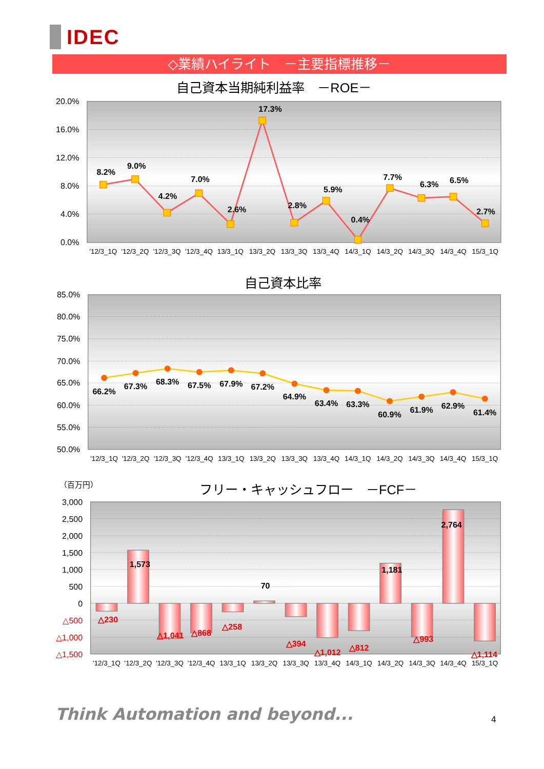IDEC
◇業績ハイライト　－主要指標推移－
自己資本当期純利益率　－ROE－
20.0%
16.0%
12.0%
8.0%
4.0%
0.0%
8.2%
9.0%
4.2%
7.0%
2.6%
17.3%
2.8%
5.9%
0.4%
7.7%
6.3%
6.5%
2.7%
'12/3_1Q
'12/3_2Q
'12/3_3Q
'12/3_4Q
13/3_1Q
13/3_2Q
13/3_3Q
13/3_4Q
14/3_1Q
14/3_2Q
14/3_3Q
14/3_4Q
15/3_1Q
自己資本比率
85.0%
80.0%
75.0%
70.0%
65.0%
60.0%
55.0%
50.0%
66.2%
67.3%
68.3%
67.5%
67.9%
67.2%
64.9%
63.4%
63.3%
60.9%
61.9%
62.9%
61.4%
'12/3_1Q
'12/3_2Q
'12/3_3Q
'12/3_4Q
13/3_1Q
13/3_2Q
13/3_3Q
13/3_4Q
14/3_1Q
14/3_2Q
14/3_3Q
14/3_4Q
15/3_1Q
（百万円）
フリー・キャッシュフロー　－FCF－
3,000
2,500
2,000
1,500
1,000
500
0
△500
△1,000
△1,500
△230
1,573
△1,041
△868
△258
70
△394
△1,012
△812
1,181
△993
2,764
△1,114
'12/3_1Q
'12/3_2Q
'12/3_3Q
'12/3_4Q
13/3_1Q
13/3_2Q
13/3_3Q
13/3_4Q
14/3_1Q
14/3_2Q
14/3_3Q
14/3_4Q
15/3_1Q
Think Automation and beyond...
4